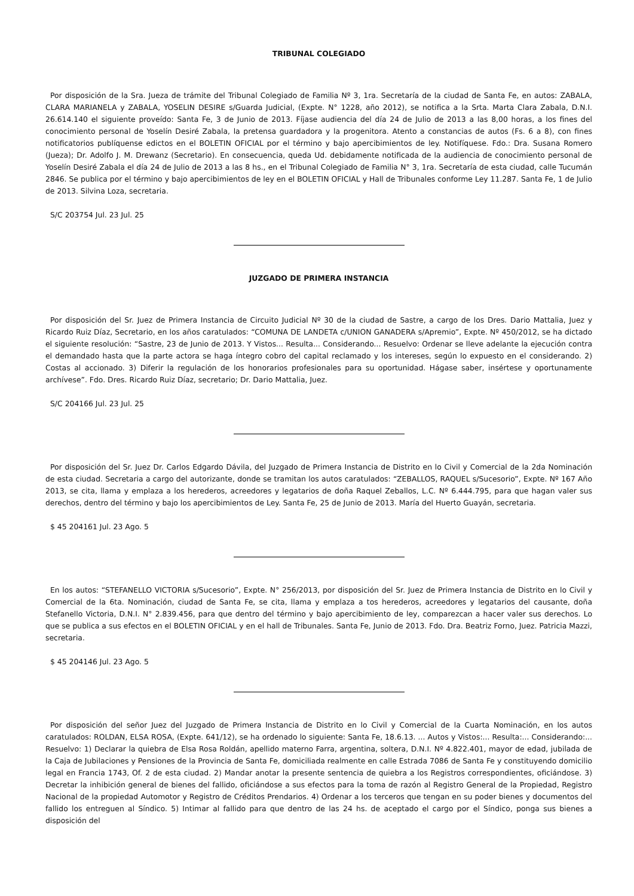TRIBUNAL COLEGIADO
Por disposición de la Sra. Jueza de trámite del Tribunal Colegiado de Familia Nº 3, 1ra. Secretaría de la ciudad de Santa Fe, en autos: ZABALA, CLARA MARIANELA y ZABALA, YOSELIN DESIRE s/Guarda Judicial, (Expte. N° 1228, año 2012), se notifica a la Srta. Marta Clara Zabala, D.N.I. 26.614.140 el siguiente proveído: Santa Fe, 3 de Junio de 2013. Fíjase audiencia del día 24 de Julio de 2013 a las 8,00 horas, a los fines del conocimiento personal de Yoselín Desiré Zabala, la pretensa guardadora y la progenitora. Atento a constancias de autos (Fs. 6 a 8), con fines notificatorios publíquense edictos en el BOLETIN OFICIAL por el término y bajo apercibimientos de ley. Notifíquese. Fdo.: Dra. Susana Romero (Jueza); Dr. Adolfo J. M. Drewanz (Secretario). En consecuencia, queda Ud. debidamente notificada de la audiencia de conocimiento personal de Yoselín Desiré Zabala el día 24 de Julio de 2013 a las 8 hs., en el Tribunal Colegiado de Familia N° 3, 1ra. Secretaría de esta ciudad, calle Tucumán 2846. Se publica por el término y bajo apercibimientos de ley en el BOLETIN OFICIAL y Hall de Tribunales conforme Ley 11.287. Santa Fe, 1 de Julio de 2013. Silvina Loza, secretaria.
S/C 203754 Jul. 23 Jul. 25
JUZGADO DE PRIMERA INSTANCIA
Por disposición del Sr. Juez de Primera Instancia de Circuito Judicial Nº 30 de la ciudad de Sastre, a cargo de los Dres. Dario Mattalia, Juez y Ricardo Ruiz Díaz, Secretario, en los años caratulados: “COMUNA DE LANDETA c/UNION GANADERA s/Apremio”, Expte. Nº 450/2012, se ha dictado el siguiente resolución: “Sastre, 23 de Junio de 2013. Y Vistos... Resulta... Considerando... Resuelvo: Ordenar se lleve adelante la ejecución contra el demandado hasta que la parte actora se haga íntegro cobro del capital reclamado y los intereses, según lo expuesto en el considerando. 2) Costas al accionado. 3) Diferir la regulación de los honorarios profesionales para su oportunidad. Hágase saber, insértese y oportunamente archívese”. Fdo. Dres. Ricardo Ruiz Díaz, secretario; Dr. Dario Mattalia, Juez.
S/C 204166 Jul. 23 Jul. 25
Por disposición del Sr. Juez Dr. Carlos Edgardo Dávila, del Juzgado de Primera Instancia de Distrito en lo Civil y Comercial de la 2da Nominación de esta ciudad. Secretaria a cargo del autorizante, donde se tramitan los autos caratulados: “ZEBALLOS, RAQUEL s/Sucesorio”, Expte. Nº 167 Año 2013, se cita, llama y emplaza a los herederos, acreedores y legatarios de doña Raquel Zeballos, L.C. Nº 6.444.795, para que hagan valer sus derechos, dentro del término y bajo los apercibimientos de Ley. Santa Fe, 25 de Junio de 2013. María del Huerto Guayán, secretaria.
$ 45 204161 Jul. 23 Ago. 5
En los autos: “STEFANELLO VICTORIA s/Sucesorio”, Expte. N° 256/2013, por disposición del Sr. Juez de Primera Instancia de Distrito en lo Civil y Comercial de la 6ta. Nominación, ciudad de Santa Fe, se cita, llama y emplaza a tos herederos, acreedores y legatarios del causante, doña Stefanello Victoria, D.N.I. N° 2.839.456, para que dentro del término y bajo apercibimiento de ley, comparezcan a hacer valer sus derechos. Lo que se publica a sus efectos en el BOLETIN OFICIAL y en el hall de Tribunales. Santa Fe, Junio de 2013. Fdo. Dra. Beatriz Forno, Juez. Patricia Mazzi, secretaria.
$ 45 204146 Jul. 23 Ago. 5
Por disposición del señor Juez del Juzgado de Primera Instancia de Distrito en lo Civil y Comercial de la Cuarta Nominación, en los autos caratulados: ROLDAN, ELSA ROSA, (Expte. 641/12), se ha ordenado lo siguiente: Santa Fe, 18.6.13. ... Autos y Vistos:... Resulta:... Considerando:... Resuelvo: 1) Declarar la quiebra de Elsa Rosa Roldán, apellido materno Farra, argentina, soltera, D.N.I. Nº 4.822.401, mayor de edad, jubilada de la Caja de Jubilaciones y Pensiones de la Provincia de Santa Fe, domiciliada realmente en calle Estrada 7086 de Santa Fe y constituyendo domicilio legal en Francia 1743, Of. 2 de esta ciudad. 2) Mandar anotar la presente sentencia de quiebra a los Registros correspondientes, oficiándose. 3) Decretar la inhibición general de bienes del fallido, oficiándose a sus efectos para la toma de razón al Registro General de la Propiedad, Registro Nacional de la propiedad Automotor y Registro de Créditos Prendarios. 4) Ordenar a los terceros que tengan en su poder bienes y documentos del fallido los entreguen al Síndico. 5) Intimar al fallido para que dentro de las 24 hs. de aceptado el cargo por el Síndico, ponga sus bienes a disposición del